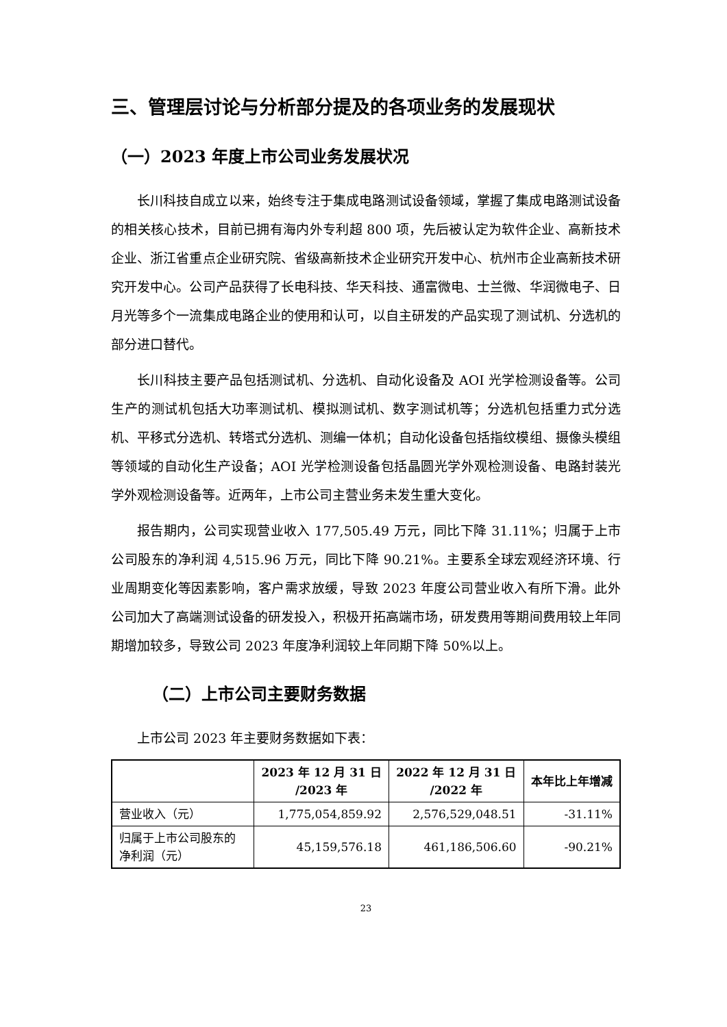三、管理层讨论与分析部分提及的各项业务的发展现状
（一）2023 年度上市公司业务发展状况
长川科技自成立以来，始终专注于集成电路测试设备领域，掌握了集成电路测试设备的相关核心技术，目前已拥有海内外专利超 800 项，先后被认定为软件企业、高新技术企业、浙江省重点企业研究院、省级高新技术企业研究开发中心、杭州市企业高新技术研究开发中心。公司产品获得了长电科技、华天科技、通富微电、士兰微、华润微电子、日月光等多个一流集成电路企业的使用和认可，以自主研发的产品实现了测试机、分选机的部分进口替代。
长川科技主要产品包括测试机、分选机、自动化设备及 AOI 光学检测设备等。公司生产的测试机包括大功率测试机、模拟测试机、数字测试机等；分选机包括重力式分选机、平移式分选机、转塔式分选机、测编一体机；自动化设备包括指纹模组、摄像头模组等领域的自动化生产设备；AOI 光学检测设备包括晶圆光学外观检测设备、电路封装光学外观检测设备等。近两年，上市公司主营业务未发生重大变化。
报告期内，公司实现营业收入 177,505.49 万元，同比下降 31.11%；归属于上市公司股东的净利润 4,515.96 万元，同比下降 90.21%。主要系全球宏观经济环境、行业周期变化等因素影响，客户需求放缓，导致 2023 年度公司营业收入有所下滑。此外公司加大了高端测试设备的研发投入，积极开拓高端市场，研发费用等期间费用较上年同期增加较多，导致公司 2023 年度净利润较上年同期下降 50%以上。
（二）上市公司主要财务数据
上市公司 2023 年主要财务数据如下表：
| | 2023 年 12 月 31 日 /2023 年 | 2022 年 12 月 31 日 /2022 年 | 本年比上年增减 |
| --- | --- | --- | --- |
| 营业收入（元） | 1,775,054,859.92 | 2,576,529,048.51 | -31.11% |
| 归属于上市公司股东的净利润（元） | 45,159,576.18 | 461,186,506.60 | -90.21% |
23